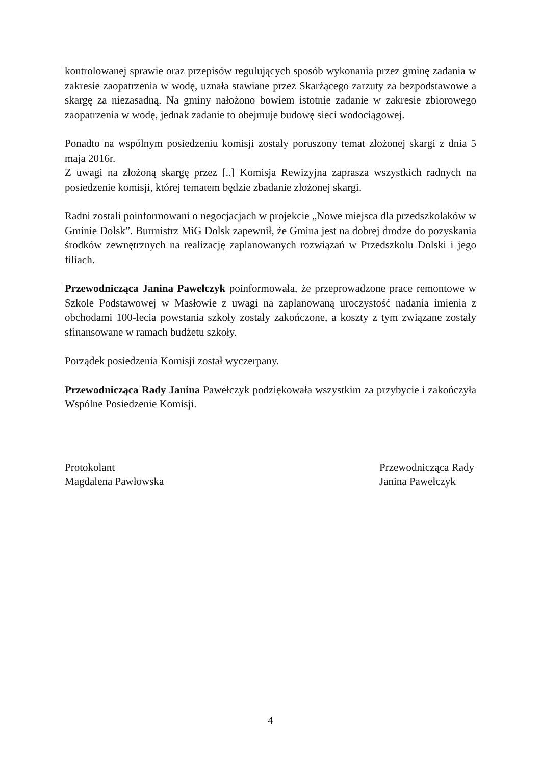kontrolowanej sprawie oraz przepisów regulujących sposób wykonania przez gminę zadania w zakresie zaopatrzenia w wodę, uznała stawiane przez Skarżącego zarzuty za bezpodstawowe a skargę za niezasadną. Na gminy nałożono bowiem istotnie zadanie w zakresie zbiorowego zaopatrzenia w wodę, jednak zadanie to obejmuje budowę sieci wodociągowej.
Ponadto na wspólnym posiedzeniu komisji zostały poruszony temat złożonej skargi z dnia 5 maja 2016r.
Z uwagi na złożoną skargę przez [..] Komisja Rewizyjna zaprasza wszystkich radnych na posiedzenie komisji, której tematem będzie zbadanie złożonej skargi.
Radni zostali poinformowani o negocjacjach w projekcie „Nowe miejsca dla przedszkolaków w Gminie Dolsk”. Burmistrz MiG Dolsk zapewnił, że Gmina jest na dobrej drodze do pozyskania środków zewnętrznych na realizację zaplanowanych rozwiązań w Przedszkolu Dolski i jego filiach.
Przewodnicząca Janina Pawełczyk poinformowała, że przeprowadzone prace remontowe w Szkole Podstawowej w Masłowie z uwagi na zaplanowaną uroczystość nadania imienia z obchodami 100-lecia powstania szkoły zostały zakończone, a koszty z tym związane zostały sfinansowane w ramach budżetu szkoły.
Porządek posiedzenia Komisji został wyczerpany.
Przewodnicząca Rady Janina Pawełczyk podziękowała wszystkim za przybycie i zakończyła Wspólne Posiedzenie Komisji.
Protokolant
Magdalena Pawłowska
Przewodnicząca Rady
Janina Pawełczyk
4